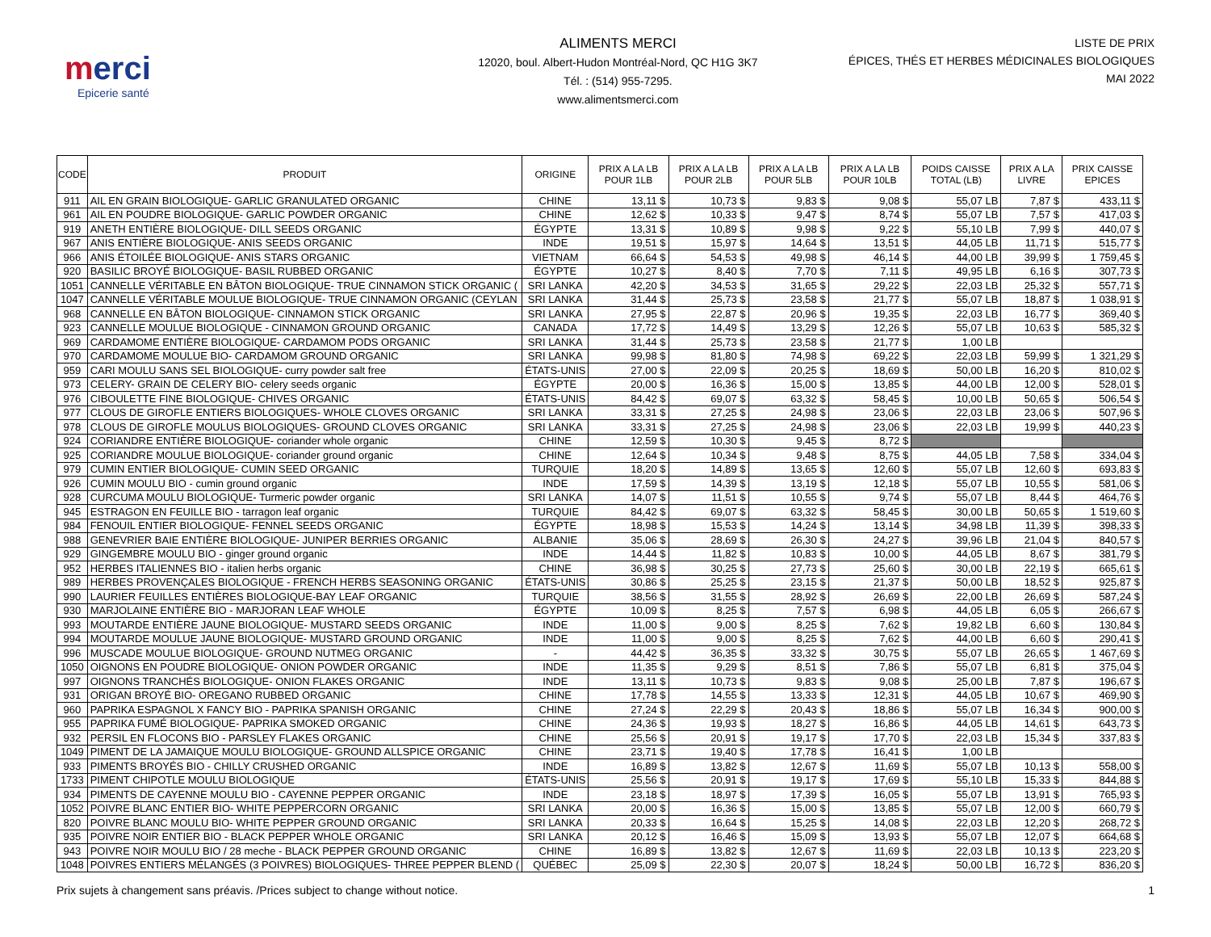merci
Epicerie santé
ALIMENTS MERCI
12020, boul. Albert-Hudon Montréal-Nord, QC H1G 3K7
Tél. : (514) 955-7295.
www.alimentsmerci.com
LISTE DE PRIX
ÉPICES, THÉS ET HERBES MÉDICINALES BIOLOGIQUES
MAI 2022
| CODE | PRODUIT | ORIGINE | PRIX A LA LB POUR 1LB | PRIX A LA LB POUR 2LB | PRIX A LA LB POUR 5LB | PRIX A LA LB POUR 10LB | POIDS CAISSE TOTAL (LB) | PRIX A LA LIVRE | PRIX CAISSE EPICES |
| --- | --- | --- | --- | --- | --- | --- | --- | --- | --- |
| 911 | AIL EN GRAIN BIOLOGIQUE- GARLIC GRANULATED ORGANIC | CHINE | 13,11 $ | 10,73 $ | 9,83 $ | 9,08 $ | 55,07 LB | 7,87 $ | 433,11 $ |
| 961 | AIL EN POUDRE BIOLOGIQUE- GARLIC POWDER ORGANIC | CHINE | 12,62 $ | 10,33 $ | 9,47 $ | 8,74 $ | 55,07 LB | 7,57 $ | 417,03 $ |
| 919 | ANETH ENTIÈRE BIOLOGIQUE- DILL SEEDS ORGANIC | ÉGYPTE | 13,31 $ | 10,89 $ | 9,98 $ | 9,22 $ | 55,10 LB | 7,99 $ | 440,07 $ |
| 967 | ANIS ENTIÈRE BIOLOGIQUE- ANIS SEEDS ORGANIC | INDE | 19,51 $ | 15,97 $ | 14,64 $ | 13,51 $ | 44,05 LB | 11,71 $ | 515,77 $ |
| 966 | ANIS ÉTOILÉE BIOLOGIQUE- ANIS STARS ORGANIC | VIETNAM | 66,64 $ | 54,53 $ | 49,98 $ | 46,14 $ | 44,00 LB | 39,99 $ | 1 759,45 $ |
| 920 | BASILIC BROYÉ BIOLOGIQUE- BASIL RUBBED ORGANIC | ÉGYPTE | 10,27 $ | 8,40 $ | 7,70 $ | 7,11 $ | 49,95 LB | 6,16 $ | 307,73 $ |
| 1051 | CANNELLE VÉRITABLE EN BÂTON BIOLOGIQUE- TRUE CINNAMON STICK ORGANIC ( | SRI LANKA | 42,20 $ | 34,53 $ | 31,65 $ | 29,22 $ | 22,03 LB | 25,32 $ | 557,71 $ |
| 1047 | CANNELLE VÉRITABLE MOULUE BIOLOGIQUE- TRUE CINNAMON ORGANIC (CEYLAN | SRI LANKA | 31,44 $ | 25,73 $ | 23,58 $ | 21,77 $ | 55,07 LB | 18,87 $ | 1 038,91 $ |
| 968 | CANNELLE EN BÂTON BIOLOGIQUE- CINNAMON STICK ORGANIC | SRI LANKA | 27,95 $ | 22,87 $ | 20,96 $ | 19,35 $ | 22,03 LB | 16,77 $ | 369,40 $ |
| 923 | CANNELLE MOULUE BIOLOGIQUE - CINNAMON GROUND ORGANIC | CANADA | 17,72 $ | 14,49 $ | 13,29 $ | 12,26 $ | 55,07 LB | 10,63 $ | 585,32 $ |
| 969 | CARDAMOME ENTIÈRE BIOLOGIQUE- CARDAMOM PODS ORGANIC | SRI LANKA | 31,44 $ | 25,73 $ | 23,58 $ | 21,77 $ | 1,00 LB | | |
| 970 | CARDAMOME MOULUE BIO- CARDAMOM GROUND ORGANIC | SRI LANKA | 99,98 $ | 81,80 $ | 74,98 $ | 69,22 $ | 22,03 LB | 59,99 $ | 1 321,29 $ |
| 959 | CARI MOULU SANS SEL BIOLOGIQUE- curry powder salt free | ÉTATS-UNIS | 27,00 $ | 22,09 $ | 20,25 $ | 18,69 $ | 50,00 LB | 16,20 $ | 810,02 $ |
| 973 | CELERY- GRAIN DE CELERY BIO- celery seeds organic | ÉGYPTE | 20,00 $ | 16,36 $ | 15,00 $ | 13,85 $ | 44,00 LB | 12,00 $ | 528,01 $ |
| 976 | CIBOULETTE FINE BIOLOGIQUE- CHIVES ORGANIC | ÉTATS-UNIS | 84,42 $ | 69,07 $ | 63,32 $ | 58,45 $ | 10,00 LB | 50,65 $ | 506,54 $ |
| 977 | CLOUS DE GIROFLE ENTIERS BIOLOGIQUES- WHOLE CLOVES ORGANIC | SRI LANKA | 33,31 $ | 27,25 $ | 24,98 $ | 23,06 $ | 22,03 LB | 23,06 $ | 507,96 $ |
| 978 | CLOUS DE GIROFLE MOULUS BIOLOGIQUES- GROUND CLOVES ORGANIC | SRI LANKA | 33,31 $ | 27,25 $ | 24,98 $ | 23,06 $ | 22,03 LB | 19,99 $ | 440,23 $ |
| 924 | CORIANDRE ENTIÈRE BIOLOGIQUE- coriander whole organic | CHINE | 12,59 $ | 10,30 $ | 9,45 $ | 8,72 $ | | | |
| 925 | CORIANDRE MOULUE BIOLOGIQUE- coriander ground organic | CHINE | 12,64 $ | 10,34 $ | 9,48 $ | 8,75 $ | 44,05 LB | 7,58 $ | 334,04 $ |
| 979 | CUMIN ENTIER BIOLOGIQUE- CUMIN SEED ORGANIC | TURQUIE | 18,20 $ | 14,89 $ | 13,65 $ | 12,60 $ | 55,07 LB | 12,60 $ | 693,83 $ |
| 926 | CUMIN MOULU BIO - cumin ground organic | INDE | 17,59 $ | 14,39 $ | 13,19 $ | 12,18 $ | 55,07 LB | 10,55 $ | 581,06 $ |
| 928 | CURCUMA MOULU BIOLOGIQUE- Turmeric powder organic | SRI LANKA | 14,07 $ | 11,51 $ | 10,55 $ | 9,74 $ | 55,07 LB | 8,44 $ | 464,76 $ |
| 945 | ESTRAGON EN FEUILLE BIO - tarragon leaf organic | TURQUIE | 84,42 $ | 69,07 $ | 63,32 $ | 58,45 $ | 30,00 LB | 50,65 $ | 1 519,60 $ |
| 984 | FENOUIL ENTIER BIOLOGIQUE- FENNEL SEEDS ORGANIC | ÉGYPTE | 18,98 $ | 15,53 $ | 14,24 $ | 13,14 $ | 34,98 LB | 11,39 $ | 398,33 $ |
| 988 | GENEVRIER BAIE ENTIÈRE BIOLOGIQUE- JUNIPER BERRIES ORGANIC | ALBANIE | 35,06 $ | 28,69 $ | 26,30 $ | 24,27 $ | 39,96 LB | 21,04 $ | 840,57 $ |
| 929 | GINGEMBRE MOULU BIO - ginger ground organic | INDE | 14,44 $ | 11,82 $ | 10,83 $ | 10,00 $ | 44,05 LB | 8,67 $ | 381,79 $ |
| 952 | HERBES ITALIENNES BIO - italien herbs organic | CHINE | 36,98 $ | 30,25 $ | 27,73 $ | 25,60 $ | 30,00 LB | 22,19 $ | 665,61 $ |
| 989 | HERBES PROVENÇALES BIOLOGIQUE - FRENCH HERBS SEASONING ORGANIC | ÉTATS-UNIS | 30,86 $ | 25,25 $ | 23,15 $ | 21,37 $ | 50,00 LB | 18,52 $ | 925,87 $ |
| 990 | LAURIER FEUILLES ENTIÈRES BIOLOGIQUE-BAY LEAF ORGANIC | TURQUIE | 38,56 $ | 31,55 $ | 28,92 $ | 26,69 $ | 22,00 LB | 26,69 $ | 587,24 $ |
| 930 | MARJOLAINE ENTIÈRE BIO - MARJORAN LEAF WHOLE | ÉGYPTE | 10,09 $ | 8,25 $ | 7,57 $ | 6,98 $ | 44,05 LB | 6,05 $ | 266,67 $ |
| 993 | MOUTARDE ENTIÈRE JAUNE BIOLOGIQUE- MUSTARD SEEDS ORGANIC | INDE | 11,00 $ | 9,00 $ | 8,25 $ | 7,62 $ | 19,82 LB | 6,60 $ | 130,84 $ |
| 994 | MOUTARDE MOULUE JAUNE BIOLOGIQUE- MUSTARD GROUND ORGANIC | INDE | 11,00 $ | 9,00 $ | 8,25 $ | 7,62 $ | 44,00 LB | 6,60 $ | 290,41 $ |
| 996 | MUSCADE MOULUE BIOLOGIQUE- GROUND NUTMEG ORGANIC | - | 44,42 $ | 36,35 $ | 33,32 $ | 30,75 $ | 55,07 LB | 26,65 $ | 1 467,69 $ |
| 1050 | OIGNONS EN POUDRE BIOLOGIQUE- ONION POWDER ORGANIC | INDE | 11,35 $ | 9,29 $ | 8,51 $ | 7,86 $ | 55,07 LB | 6,81 $ | 375,04 $ |
| 997 | OIGNONS TRANCHÉS BIOLOGIQUE- ONION FLAKES ORGANIC | INDE | 13,11 $ | 10,73 $ | 9,83 $ | 9,08 $ | 25,00 LB | 7,87 $ | 196,67 $ |
| 931 | ORIGAN BROYÉ BIO- OREGANO RUBBED ORGANIC | CHINE | 17,78 $ | 14,55 $ | 13,33 $ | 12,31 $ | 44,05 LB | 10,67 $ | 469,90 $ |
| 960 | PAPRIKA ESPAGNOL X FANCY BIO - PAPRIKA SPANISH ORGANIC | CHINE | 27,24 $ | 22,29 $ | 20,43 $ | 18,86 $ | 55,07 LB | 16,34 $ | 900,00 $ |
| 955 | PAPRIKA FUMÉ BIOLOGIQUE- PAPRIKA SMOKED ORGANIC | CHINE | 24,36 $ | 19,93 $ | 18,27 $ | 16,86 $ | 44,05 LB | 14,61 $ | 643,73 $ |
| 932 | PERSIL EN FLOCONS BIO - PARSLEY FLAKES ORGANIC | CHINE | 25,56 $ | 20,91 $ | 19,17 $ | 17,70 $ | 22,03 LB | 15,34 $ | 337,83 $ |
| 1049 | PIMENT DE LA JAMAIQUE MOULU BIOLOGIQUE- GROUND ALLSPICE ORGANIC | CHINE | 23,71 $ | 19,40 $ | 17,78 $ | 16,41 $ | 1,00 LB | | |
| 933 | PIMENTS BROYÉS BIO - CHILLY CRUSHED ORGANIC | INDE | 16,89 $ | 13,82 $ | 12,67 $ | 11,69 $ | 55,07 LB | 10,13 $ | 558,00 $ |
| 1733 | PIMENT CHIPOTLE MOULU BIOLOGIQUE | ÉTATS-UNIS | 25,56 $ | 20,91 $ | 19,17 $ | 17,69 $ | 55,10 LB | 15,33 $ | 844,88 $ |
| 934 | PIMENTS DE CAYENNE MOULU BIO - CAYENNE PEPPER ORGANIC | INDE | 23,18 $ | 18,97 $ | 17,39 $ | 16,05 $ | 55,07 LB | 13,91 $ | 765,93 $ |
| 1052 | POIVRE BLANC ENTIER BIO- WHITE PEPPERCORN ORGANIC | SRI LANKA | 20,00 $ | 16,36 $ | 15,00 $ | 13,85 $ | 55,07 LB | 12,00 $ | 660,79 $ |
| 820 | POIVRE BLANC MOULU BIO- WHITE PEPPER GROUND ORGANIC | SRI LANKA | 20,33 $ | 16,64 $ | 15,25 $ | 14,08 $ | 22,03 LB | 12,20 $ | 268,72 $ |
| 935 | POIVRE NOIR ENTIER BIO - BLACK PEPPER WHOLE ORGANIC | SRI LANKA | 20,12 $ | 16,46 $ | 15,09 $ | 13,93 $ | 55,07 LB | 12,07 $ | 664,68 $ |
| 943 | POIVRE NOIR MOULU BIO / 28 meche - BLACK PEPPER GROUND ORGANIC | CHINE | 16,89 $ | 13,82 $ | 12,67 $ | 11,69 $ | 22,03 LB | 10,13 $ | 223,20 $ |
| 1048 | POIVRES ENTIERS MÉLANGÉS (3 POIVRES) BIOLOGIQUES- THREE PEPPER BLEND ( | QUÉBEC | 25,09 $ | 22,30 $ | 20,07 $ | 18,24 $ | 50,00 LB | 16,72 $ | 836,20 $ |
Prix sujets à changement sans préavis. /Prices subject to change without notice. 1